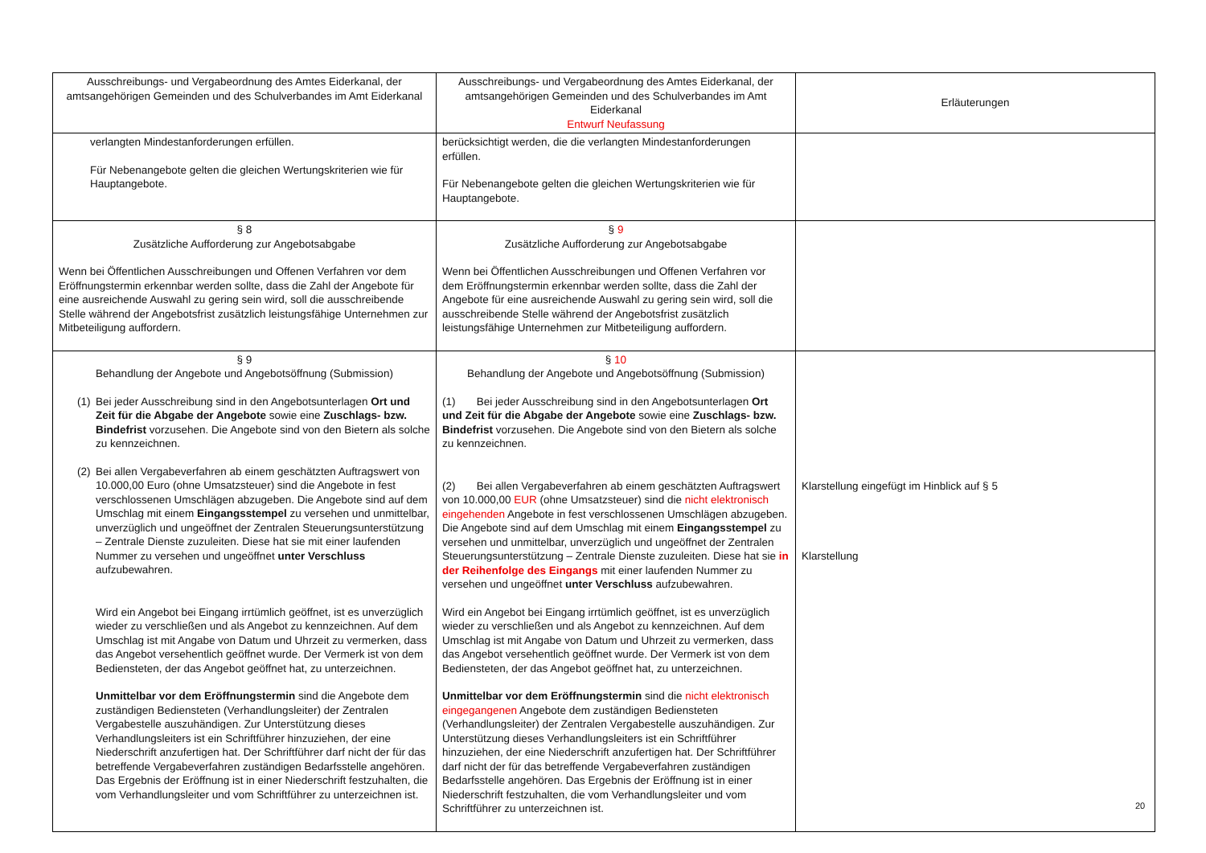| Ausschreibungs- und Vergabeordnung des Amtes Eiderkanal, der amtsangehörigen Gemeinden und des Schulverbandes im Amt Eiderkanal | Ausschreibungs- und Vergabeordnung des Amtes Eiderkanal, der amtsangehörigen Gemeinden und des Schulverbandes im Amt Eiderkanal Entwurf Neufassung | Erläuterungen |
| --- | --- | --- |
| verlangten Mindestanforderungen erfüllen. Für Nebenangebote gelten die gleichen Wertungskriterien wie für Hauptangebote. | berücksichtigt werden, die die verlangten Mindestanforderungen erfüllen. Für Nebenangebote gelten die gleichen Wertungskriterien wie für Hauptangebote. | |
| § 8 Zusätzliche Aufforderung zur Angebotsabgabe Wenn bei Öffentlichen Ausschreibungen und Offenen Verfahren vor dem Eröffnungstermin erkennbar werden sollte, dass die Zahl der Angebote für eine ausreichende Auswahl zu gering sein wird, soll die ausschreibende Stelle während der Angebotsfrist zusätzlich leistungsfähige Unternehmen zur Mitbeteiligung auffordern. | § 9 Zusätzliche Aufforderung zur Angebotsabgabe Wenn bei Öffentlichen Ausschreibungen und Offenen Verfahren vor dem Eröffnungstermin erkennbar werden sollte, dass die Zahl der Angebote für eine ausreichende Auswahl zu gering sein wird, soll die ausschreibende Stelle während der Angebotsfrist zusätzlich leistungsfähige Unternehmen zur Mitbeteiligung auffordern. | |
| § 9 Behandlung der Angebote und Angebotsöffnung (Submission) (1) Bei jeder Ausschreibung sind in den Angebotsunterlagen Ort und Zeit für die Abgabe der Angebote sowie eine Zuschlags- bzw. Bindefrist vorzusehen. Die Angebote sind von den Bietern als solche zu kennzeichnen. (2) Bei allen Vergabeverfahren ab einem geschätzten Auftragswert von 10.000,00 Euro (ohne Umsatzsteuer) sind die Angebote in fest verschlossenen Umschlägen abzugeben. Die Angebote sind auf dem Umschlag mit einem Eingangsstempel zu versehen und unmittelbar, unverzüglich und ungeöffnet der Zentralen Steuerungsunterstützung – Zentrale Dienste zuzuleiten. Diese hat sie mit einer laufenden Nummer zu versehen und ungeöffnet unter Verschluss aufzubewahren. Wird ein Angebot bei Eingang irrtümlich geöffnet, ist es unverzüglich wieder zu verschließen und als Angebot zu kennzeichnen. Auf dem Umschlag ist mit Angabe von Datum und Uhrzeit zu vermerken, dass das Angebot versehentlich geöffnet wurde. Der Vermerk ist von dem Bediensteten, der das Angebot geöffnet hat, zu unterzeichnen. Unmittelbar vor dem Eröffnungstermin sind die Angebote dem zuständigen Bediensteten (Verhandlungsleiter) der Zentralen Vergabestelle auszuhändigen. Zur Unterstützung dieses Verhandlungsleiters ist ein Schriftführer hinzuziehen, der eine Niederschrift anzufertigen hat. Der Schriftführer darf nicht der für das betreffende Vergabeverfahren zuständigen Bedarfsstelle angehören. Das Ergebnis der Eröffnung ist in einer Niederschrift festzuhalten, die vom Verhandlungsleiter und vom Schriftführer zu unterzeichnen ist. | § 10 Behandlung der Angebote und Angebotsöffnung (Submission) (1) Bei jeder Ausschreibung sind in den Angebotsunterlagen Ort und Zeit für die Abgabe der Angebote sowie eine Zuschlags- bzw. Bindefrist vorzusehen. Die Angebote sind von den Bietern als solche zu kennzeichnen. (2) Bei allen Vergabeverfahren ab einem geschätzten Auftragswert von 10.000,00 EUR (ohne Umsatzsteuer) sind die nicht elektronisch eingehenden Angebote in fest verschlossenen Umschlägen abzugeben. Die Angebote sind auf dem Umschlag mit einem Eingangsstempel zu versehen und unmittelbar, unverzüglich und ungeöffnet der Zentralen Steuerungsunterstützung – Zentrale Dienste zuzuleiten. Diese hat sie in der Reihenfolge des Eingangs mit einer laufenden Nummer zu versehen und ungeöffnet unter Verschluss aufzubewahren. Wird ein Angebot bei Eingang irrtümlich geöffnet, ist es unverzüglich wieder zu verschließen und als Angebot zu kennzeichnen. Auf dem Umschlag ist mit Angabe von Datum und Uhrzeit zu vermerken, dass das Angebot versehentlich geöffnet wurde. Der Vermerk ist von dem Bediensteten, der das Angebot geöffnet hat, zu unterzeichnen. Unmittelbar vor dem Eröffnungstermin sind die nicht elektronisch eingegangenen Angebote dem zuständigen Bediensteten (Verhandlungsleiter) der Zentralen Vergabestelle auszuhändigen. Zur Unterstützung dieses Verhandlungsleiters ist ein Schriftführer hinzuziehen, der eine Niederschrift anzufertigen hat. Der Schriftführer darf nicht der für das betreffende Vergabeverfahren zuständigen Bedarfsstelle angehören. Das Ergebnis der Eröffnung ist in einer Niederschrift festzuhalten, die vom Verhandlungsleiter und vom Schriftführer zu unterzeichnen ist. | Klarstellung eingefügt im Hinblick auf § 5 Klarstellung |
20